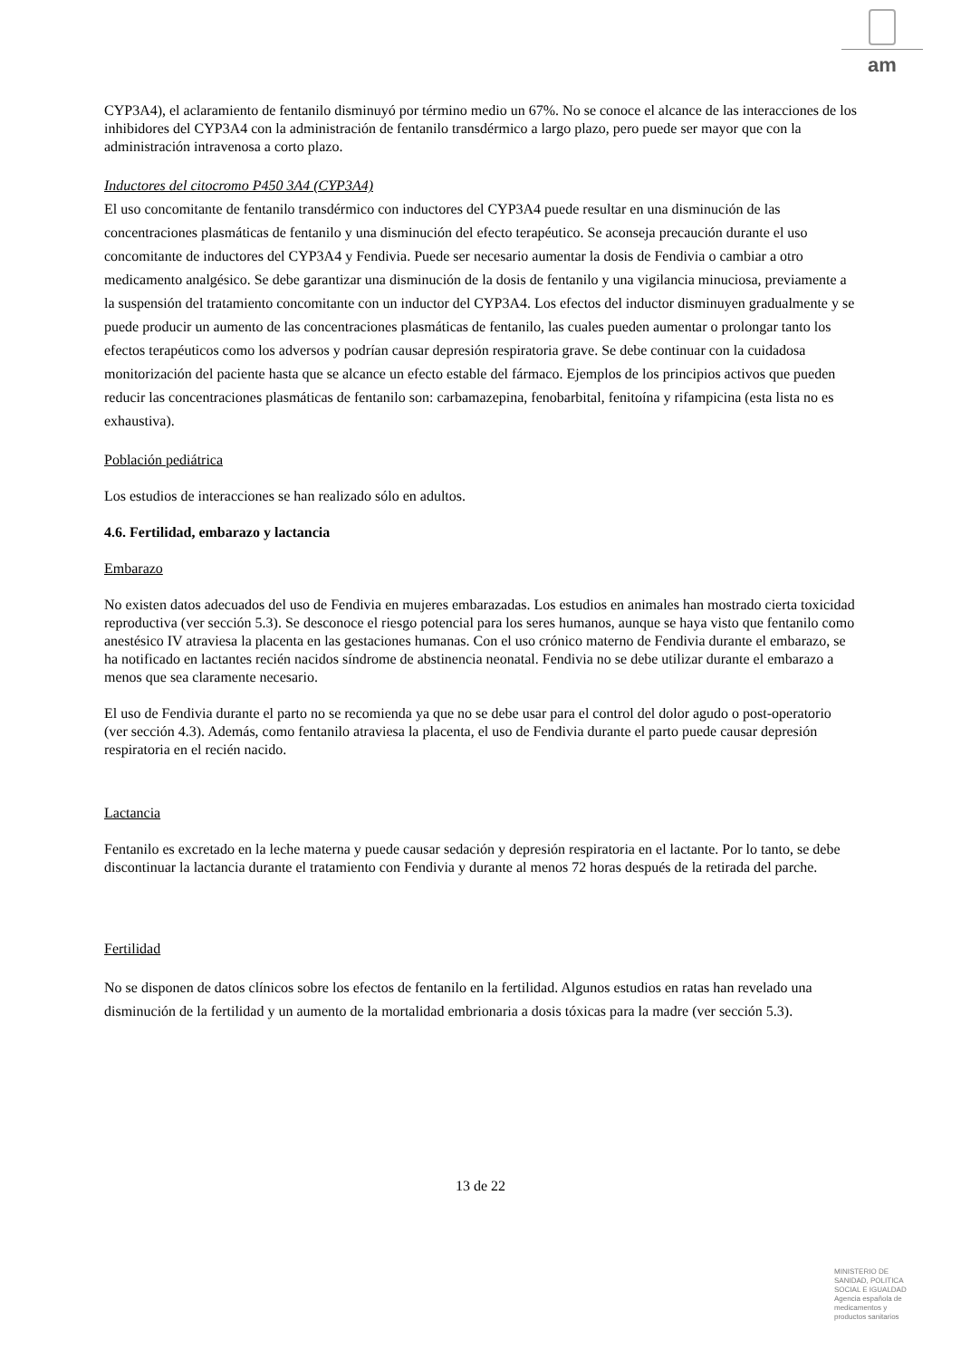am
CYP3A4), el aclaramiento de fentanilo disminuyó por término medio un 67%. No se conoce el alcance de las interacciones de los inhibidores del CYP3A4 con la administración de fentanilo transdérmico a largo plazo, pero puede ser mayor que con la administración intravenosa a corto plazo.
Inductores del citocromo P450 3A4 (CYP3A4)
El uso concomitante de fentanilo transdérmico con inductores del CYP3A4 puede resultar en una disminución de las concentraciones plasmáticas de fentanilo y una disminución del efecto terapéutico. Se aconseja precaución durante el uso concomitante de inductores del CYP3A4 y Fendivia. Puede ser necesario aumentar la dosis de Fendivia o cambiar a otro medicamento analgésico. Se debe garantizar una disminución de la dosis de fentanilo y una vigilancia minuciosa, previamente a la suspensión del tratamiento concomitante con un inductor del CYP3A4. Los efectos del inductor disminuyen gradualmente y se puede producir un aumento de las concentraciones plasmáticas de fentanilo, las cuales pueden aumentar o prolongar tanto los efectos terapéuticos como los adversos y podrían causar depresión respiratoria grave. Se debe continuar con la cuidadosa monitorización del paciente hasta que se alcance un efecto estable del fármaco. Ejemplos de los principios activos que pueden reducir las concentraciones plasmáticas de fentanilo son: carbamazepina, fenobarbital, fenitoína y rifampicina (esta lista no es exhaustiva).
Población pediátrica
Los estudios de interacciones se han realizado sólo en adultos.
4.6. Fertilidad, embarazo y lactancia
Embarazo
No existen datos adecuados del uso de Fendivia en mujeres embarazadas. Los estudios en animales han mostrado cierta toxicidad reproductiva (ver sección 5.3). Se desconoce el riesgo potencial para los seres humanos, aunque se haya visto que fentanilo como anestésico IV atraviesa la placenta en las gestaciones humanas. Con el uso crónico materno de Fendivia durante el embarazo, se ha notificado en lactantes recién nacidos síndrome de abstinencia neonatal. Fendivia no se debe utilizar durante el embarazo a menos que sea claramente necesario.
El uso de Fendivia durante el parto no se recomienda ya que no se debe usar para el control del dolor agudo o post-operatorio (ver sección 4.3). Además, como fentanilo atraviesa la placenta, el uso de Fendivia durante el parto puede causar depresión respiratoria en el recién nacido.
Lactancia
Fentanilo es excretado en la leche materna y puede causar sedación y depresión respiratoria en el lactante. Por lo tanto, se debe discontinuar la lactancia durante el tratamiento con Fendivia y durante al menos 72 horas después de la retirada del parche.
Fertilidad
No se disponen de datos clínicos sobre los efectos de fentanilo en la fertilidad. Algunos estudios en ratas han revelado una disminución de la fertilidad y un aumento de la mortalidad embrionaria a dosis tóxicas para la madre (ver sección 5.3).
13 de 22
MINISTERIO DE
SANIDAD, POLITICA
SOCIAL E IGUALDAD
Agencia española de
medicamentos y
productos sanitarios